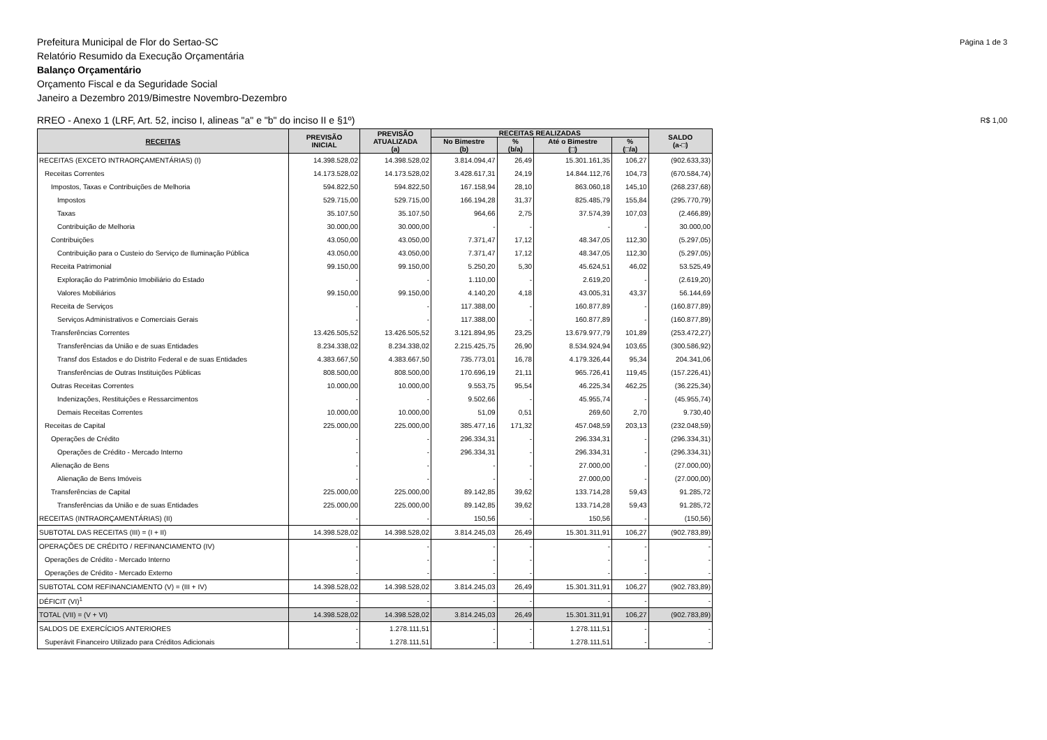Prefeitura Municipal de Flor do Sertao-SC
Relatório Resumido da Execução Orçamentária
Balanço Orçamentário
Orçamento Fiscal e da Seguridade Social
Janeiro a Dezembro 2019/Bimestre Novembro-Dezembro
Página 1 de 3
RREO - Anexo 1 (LRF, Art. 52, inciso I, alineas "a" e "b" do inciso II e §1º)
R$ 1,00
| RECEITAS | PREVISÃO INICIAL | PREVISÃO ATUALIZADA (a) | RECEITAS REALIZADAS | | | | SALDO (a-□) |
| --- | --- | --- | --- | --- | --- | --- | --- |
| | | | No Bimestre (b) | % (b/a) | Até o Bimestre (□) | % (□/a) | |
| RECEITAS (EXCETO INTRAORÇAMENTÁRIAS) (I) | 14.398.528,02 | 14.398.528,02 | 3.814.094,47 | 26,49 | 15.301.161,35 | 106,27 | (902.633,33) |
| Receitas Correntes | 14.173.528,02 | 14.173.528,02 | 3.428.617,31 | 24,19 | 14.844.112,76 | 104,73 | (670.584,74) |
| Impostos, Taxas e Contribuições de Melhoria | 594.822,50 | 594.822,50 | 167.158,94 | 28,10 | 863.060,18 | 145,10 | (268.237,68) |
| Impostos | 529.715,00 | 529.715,00 | 166.194,28 | 31,37 | 825.485,79 | 155,84 | (295.770,79) |
| Taxas | 35.107,50 | 35.107,50 | 964,66 | 2,75 | 37.574,39 | 107,03 | (2.466,89) |
| Contribuição de Melhoria | 30.000,00 | 30.000,00 | - | - | - | - | 30.000,00 |
| Contribuições | 43.050,00 | 43.050,00 | 7.371,47 | 17,12 | 48.347,05 | 112,30 | (5.297,05) |
| Contribuição para o Custeio do Serviço de Iluminação Pública | 43.050,00 | 43.050,00 | 7.371,47 | 17,12 | 48.347,05 | 112,30 | (5.297,05) |
| Receita Patrimonial | 99.150,00 | 99.150,00 | 5.250,20 | 5,30 | 45.624,51 | 46,02 | 53.525,49 |
| Exploração do Patrimônio Imobiliário do Estado | - | - | 1.110,00 | - | 2.619,20 | - | (2.619,20) |
| Valores Mobiliários | 99.150,00 | 99.150,00 | 4.140,20 | 4,18 | 43.005,31 | 43,37 | 56.144,69 |
| Receita de Serviços | - | - | 117.388,00 | - | 160.877,89 | - | (160.877,89) |
| Serviços Administrativos e Comerciais Gerais | - | - | 117.388,00 | - | 160.877,89 | - | (160.877,89) |
| Transferências Correntes | 13.426.505,52 | 13.426.505,52 | 3.121.894,95 | 23,25 | 13.679.977,79 | 101,89 | (253.472,27) |
| Transferências da União e de suas Entidades | 8.234.338,02 | 8.234.338,02 | 2.215.425,75 | 26,90 | 8.534.924,94 | 103,65 | (300.586,92) |
| Transf dos Estados e do Distrito Federal e de suas Entidades | 4.383.667,50 | 4.383.667,50 | 735.773,01 | 16,78 | 4.179.326,44 | 95,34 | 204.341,06 |
| Transferências de Outras Instituições Públicas | 808.500,00 | 808.500,00 | 170.696,19 | 21,11 | 965.726,41 | 119,45 | (157.226,41) |
| Outras Receitas Correntes | 10.000,00 | 10.000,00 | 9.553,75 | 95,54 | 46.225,34 | 462,25 | (36.225,34) |
| Indenizações, Restituições e Ressarcimentos | - | - | 9.502,66 | - | 45.955,74 | - | (45.955,74) |
| Demais Receitas Correntes | 10.000,00 | 10.000,00 | 51,09 | 0,51 | 269,60 | 2,70 | 9.730,40 |
| Receitas de Capital | 225.000,00 | 225.000,00 | 385.477,16 | 171,32 | 457.048,59 | 203,13 | (232.048,59) |
| Operações de Crédito | - | - | 296.334,31 | - | 296.334,31 | - | (296.334,31) |
| Operações de Crédito - Mercado Interno | - | - | 296.334,31 | - | 296.334,31 | - | (296.334,31) |
| Alienação de Bens | - | - | - | - | 27.000,00 | - | (27.000,00) |
| Alienação de Bens Imóveis | - | - | - | - | 27.000,00 | - | (27.000,00) |
| Transferências de Capital | 225.000,00 | 225.000,00 | 89.142,85 | 39,62 | 133.714,28 | 59,43 | 91.285,72 |
| Transferências da União e de suas Entidades | 225.000,00 | 225.000,00 | 89.142,85 | 39,62 | 133.714,28 | 59,43 | 91.285,72 |
| RECEITAS (INTRAORÇAMENTÁRIAS) (II) | - | - | 150,56 | - | 150,56 | - | (150,56) |
| SUBTOTAL DAS RECEITAS (III) = (I + II) | 14.398.528,02 | 14.398.528,02 | 3.814.245,03 | 26,49 | 15.301.311,91 | 106,27 | (902.783,89) |
| OPERAÇÕES DE CRÉDITO / REFINANCIAMENTO (IV) | - | - | - | - | - | - | - |
| Operações de Crédito - Mercado Interno | - | - | - | - | - | - | - |
| Operações de Crédito - Mercado Externo | - | - | - | - | - | - | - |
| SUBTOTAL COM REFINANCIAMENTO (V) = (III + IV) | 14.398.528,02 | 14.398.528,02 | 3.814.245,03 | 26,49 | 15.301.311,91 | 106,27 | (902.783,89) |
| DÉFICIT (VI)<sup>1</sup> | - | - | - | - | - | - | - |
| TOTAL (VII) = (V + VI) | 14.398.528,02 | 14.398.528,02 | 3.814.245,03 | 26,49 | 15.301.311,91 | 106,27 | (902.783,89) |
| SALDOS DE EXERCÍCIOS ANTERIORES | - | 1.278.111,51 | - | - | 1.278.111,51 | - | - |
| Superávit Financeiro Utilizado para Créditos Adicionais | - | 1.278.111,51 | - | - | 1.278.111,51 | - | - |